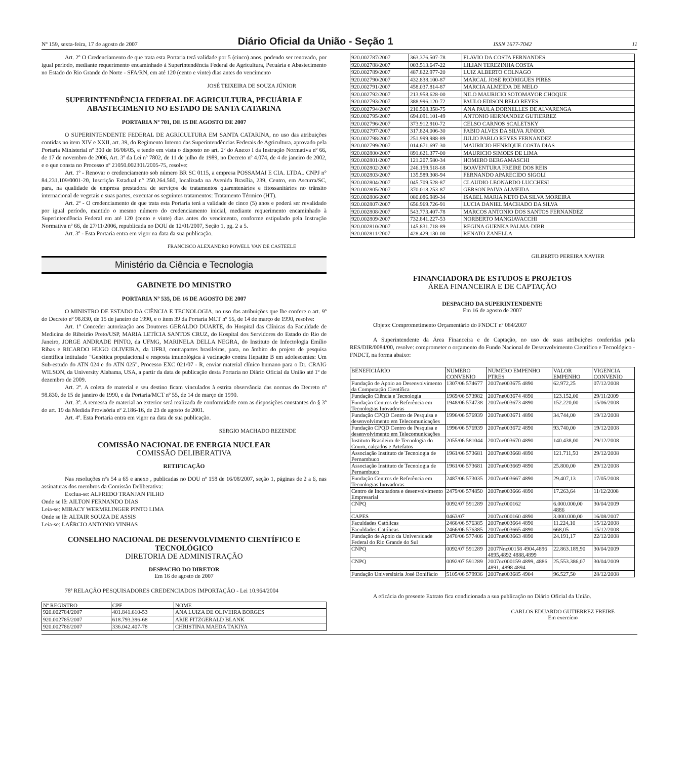Nº 159, sexta-feira, 17 de agosto de 2007 Diário Oficial da União - Seção 1 ISSN 1677-7042 11
Art. 2º O Credenciamento de que trata esta Portaria terá validade por 5 (cinco) anos, podendo ser renovado, por igual período, mediante requerimento encaminhado à Superintendência Federal de Agricultura, Pecuária e Abastecimento no Estado do Rio Grande do Norte - SFA/RN, em até 120 (cento e vinte) dias antes do vencimento
JOSÉ TEIXEIRA DE SOUZA JÚNIOR
SUPERINTENDÊNCIA FEDERAL DE AGRICULTURA, PECUÁRIA E ABASTECIMENTO NO ESTADO DE SANTA CATARINA
PORTARIA Nº 701, DE 15 DE AGOSTO DE 2007
O SUPERINTENDENTE FEDERAL DE AGRICULTURA EM SANTA CATARINA, no uso das atribuições contidas no item XIV e XXII, art. 39, do Regimento Interno das Superintendências Federais de Agricultura, aprovado pela Portaria Ministerial nº 300 de 16/06/05, e tendo em vista o disposto no art. 2º do Anexo I da Instrução Normativa nº 66, de 17 de novembro de 2006, Art. 3º da Lei nº 7802, de 11 de julho de 1989, no Decreto nº 4.074, de 4 de janeiro de 2002, e o que consta no Processo nº 21050.002301/2005-75, resolve:
Art. 1º - Renovar o credenciamento sob número BR SC 0115, a empresa POSSAMAI E CIA. LTDA.. CNPJ n° 84.231.109/0001-20, Inscrição Estadual n° 250.264.560, localizada na Avenida Brasília, 239, Centro, em Ascurra/SC, para, na qualidade de empresa prestadora de serviços de tratamentos quarentenários e fitossanitários no trânsito internacional de vegetais e suas partes, executar os seguintes tratamentos: Tratamento Térmico (HT).
Art. 2º - O credenciamento de que trata esta Portaria terá a validade de cinco (5) anos e poderá ser revalidado por igual período, mantido o mesmo número do credenciamento inicial, mediante requerimento encaminhado à Superintendência Federal em até 120 (cento e vinte) dias antes do vencimento, conforme estipulado pela Instrução Normativa nº 66, de 27/11/2006, republicada no DOU de 12/01/2007, Seção 1, pg. 2 a 5.
Art. 3º - Esta Portaria entra em vigor na data da sua publicação.
FRANCISCO ALEXANDRO POWELL VAN DE CASTEELE
Ministério da Ciência e Tecnologia
GABINETE DO MINISTRO
PORTARIA Nº 535, DE 16 DE AGOSTO DE 2007
O MINISTRO DE ESTADO DA CIÊNCIA E TECNOLOGIA, no uso das atribuições que lhe confere o art. 9º do Decreto nº 98.830, de 15 de janeiro de 1990, e o item 39 da Portaria MCT nº 55, de 14 de março de 1990, resolve:
Art. 1º Conceder autorização aos Doutores GERALDO DUARTE, do Hospital das Clínicas da Faculdade de Medicina de Ribeirão Preto/USP, MARIA LETÍCIA SANTOS CRUZ, do Hospital dos Servidores do Estado do Rio de Janeiro, JORGE ANDRADE PINTO, da UFMG, MARINELA DELLA NEGRA, do Instituto de Infectologia Emílio Ribas e RICARDO HUGO OLIVEIRA, da UFRJ, contrapartes brasileiras, para, no âmbito do projeto de pesquisa científica intitulado "Genética populacional e resposta imunológica à vacinação contra Hepatite B em adolescentes: Um Sub-estudo do ATN 024 e do ATN 025", Processo EXC 021/07 - R, enviar material clínico humano para o Dr. CRAIG WILSON, da University Alabama, USA, a partir da data de publicação desta Portaria no Diário Oficial da União até 1º de dezembro de 2009.
Art. 2º. A coleta de material e seu destino ficam vinculados à estrita observância das normas do Decreto nº 98.830, de 15 de janeiro de 1990, e da Portaria/MCT nº 55, de 14 de março de 1990.
Art. 3º. A remessa de material ao exterior será realizada de conformidade com as disposições constantes do § 3º do art. 19 da Medida Provisória nº 2.186-16, de 23 de agosto de 2001.
Art. 4º. Esta Portaria entra em vigor na data de sua publicação.
SERGIO MACHADO REZENDE
COMISSÃO NACIONAL DE ENERGIA NUCLEAR
COMISSÃO DELIBERATIVA
RETIFICAÇÃO
Nas resoluções nºs 54 a 65 e anexo , publicadas no DOU nº 158 de 16/08/2007, seção 1, páginas de 2 a 6, nas assinaturas dos membros da Comissão Deliberativa:
Exclua-se: ALFREDO TRANJAN FILHO
Onde se lê: AILTON FERNANDO DIAS
Leia-se: MIRACY WERMELINGER PINTO LIMA
Onde se lê: ALTAIR SOUZA DE ASSIS
Leia-se: LAÉRCIO ANTONIO VINHAS
CONSELHO NACIONAL DE DESENVOLVIMENTO CIENTÍFICO E TECNOLÓGICO
DIRETORIA DE ADMINISTRAÇÃO
DESPACHO DO DIRETOR
Em 16 de agosto de 2007
78ª RELAÇÃO PESQUISADORES CREDENCIADOS IMPORTAÇÃO - Lei 10.964/2004
| Nº REGISTRO | CPF | NOME |
| --- | --- | --- |
| 920.002784/2007 | 401.841.610-53 | ANA LUIZA DE OLIVEIRA BORGES |
| 920.002785/2007 | 618.793.396-68 | ARIE FITZGERALD BLANK |
| 920.002786/2007 | 336.042.407-78 | CHRISTINA MAEDA TAKIYA |
| 920.002787/2007 | 363.376.507-78 | FLAVIO DA COSTA FERNANDES |
| 920.002788/2007 | 003.513.647-22 | LILIAN TEREZINHA COSTA |
| 920.002789/2007 | 487.822.977-20 | LUIZ ALBERTO COLNAGO |
| 920.002790/2007 | 432.838.100-87 | MARCAL JOSE RODRIGUES PIRES |
| 920.002791/2007 | 458.037.814-87 | MARCIA ALMEIDA DE MELO |
| 920.002792/2007 | 213.958.628-00 | NILO MAURICIO SOTOMAYOR CHOQUE |
| 920.002793/2007 | 388.996.120-72 | PAULO EDISON BELO REYES |
| 920.002794/2007 | 210.508.358-75 | ANA PAULA DORNELLES DE ALVARENGA |
| 920.002795/2007 | 694.091.101-49 | ANTONIO HERNANDEZ GUTIERREZ |
| 920.002796/2007 | 373.912.910-72 | CELSO CARNOS SCALETSKY |
| 920.002797/2007 | 317.824.006-30 | FABIO ALVES DA SILVA JUNIOR |
| 920.002798/2007 | 251.999.988-89 | JULIO PABLO REYES FERNANDEZ |
| 920.002799/2007 | 014.671.697-30 | MAURICIO HENRIQUE COSTA DIAS |
| 920.002800/2007 | 891.621.377-00 | MAURICIO SIMOES DE LIMA |
| 920.002801/2007 | 121.207.580-34 | HOMERO BERGAMASCHI |
| 920.002802/2007 | 246.159.518-68 | BOAVENTURA FREIRE DOS REIS |
| 920.002803/2007 | 135.589.308-94 | FERNANDO APARECIDO SIGOLI |
| 920.002804/2007 | 045.709.528-87 | CLAUDIO LEONARDO LUCCHESI |
| 920.002805/2007 | 370.018.253-87 | GERSON PAIVA ALMEIDA |
| 920.002806/2007 | 080.086.989-34 | ISABEL MARIA NETO DA SILVA MOREIRA |
| 920.002807/2007 | 656.969.726-91 | LUCIA DANIEL MACHADO DA SILVA |
| 920.002808/2007 | 543.773.407-78 | MARCOS ANTONIO DOS SANTOS FERNANDEZ |
| 920.002809/2007 | 732.841.227-53 | NORBERTO MANGIAVACCHI |
| 920.002810/2007 | 145.831.718-89 | REGINA GUENKA PALMA-DIBB |
| 920.002811/2007 | 428.429.130-00 | RENATO ZANELLA |
GILBERTO PEREIRA XAVIER
FINANCIADORA DE ESTUDOS E PROJETOS
ÁREA FINANCEIRA E DE CAPTAÇÃO
DESPACHO DA SUPERINTENDENTE
Em 16 de agosto de 2007
Objeto: Comprometimento Orçamentário do FNDCT nº 084/2007
A Superintendente da Área Financeira e de Captação, no uso de suas atribuições conferidas pela RES/DIR/0084/00, resolve: comprometer o orçamento do Fundo Nacional de Desenvolvimento Científico e Tecnológico - FNDCT, na forma abaixo:
| BENEFICIÁRIO | NUMERO CONVENIO | NUMERO EMPENHO PTRES | VALOR EMPENHO | VIGENCIA CONVENIO |
| --- | --- | --- | --- | --- |
| Fundação de Apoio ao Desenvolvimento da Computação Científica | 1307/06 574677 | 2007ne003675 4890 | 62.972,25 | 07/12/2008 |
| Fundação Ciência e Tecnologia | 1969/06 573982 | 2007ne003674 4890 | 123.152,00 | 29/11/2009 |
| Fundação Centros de Referência em Tecnologias Inovadoras | 1948/06 574738 | 2007ne003673 4890 | 152.220,00 | 15/06/2008 |
| Fundação CPQD Centro de Pesquisa e desenvolvimento em Telecomunicações | 1996/06 576939 | 2007ne003671 4890 | 34.744,00 | 19/12/2008 |
| Fundação CPQD Centro de Pesquisa e desenvolvimento em Telecomunicações | 1996/06 576939 | 2007ne003672 4890 | 93.740,00 | 19/12/2008 |
| Instituto Brasileiro de Tecnologia do Couro, calçados e Artefatos | 2055/06 581044 | 2007ne003670 4890 | 140.438,00 | 29/12/2008 |
| Associação Instituto de Tecnologia de Pernambuco | 1961/06 573681 | 2007ne003668 4890 | 121.711,50 | 29/12/2008 |
| Associação Instituto de Tecnologia de Pernambuco | 1961/06 573681 | 2007ne003669 4890 | 25.800,00 | 29/12/2008 |
| Fundação Centros de Referência em Tecnologias Inovadoras | 2487/06 573035 | 2007ne003667 4890 | 29.407,13 | 17/05/2008 |
| Centro de Incubadora e desenvolvimento Empresarial | 2479/06 574850 | 2007ne003666 4890 | 17.263,64 | 11/12/2008 |
| CNPQ | 0092/07 591289 | 2007nc000162 | 6.000.000,00 4886 | 30/04/2009 |
| CAPES | 0463/07 | 2007nc000160 4890 | 3.000.000,00 | 16/08/2007 |
| Faculdades Católicas | 2466/06 576385 | 2007ne003664 4890 | 11.224,10 | 15/12/2008 |
| Faculdades Católicas | 2466/06 576385 | 2007ne003665 4890 | 668,05 | 15/12/2008 |
| Fundação de Apoio da Universidade Federal do Rio Grande do Sul | 2470/06 577406 | 2007ne003663 4890 | 24.191,17 | 22/12/2008 |
| CNPQ | 0092/07 591289 | 2007Nnc00158 4904,4896 4895,4892 4888,4899 | 22.863.189,90 | 30/04/2009 |
| CNPQ | 0092/07 591289 | 2007nc000159 4899, 4886 4891, 4898 4894 | 25.553.386,07 | 30/04/2009 |
| Fundação Universitária José Bonifácio | 5105/06 579936 | 2007ne003685 4904 | 96.527,50 | 28/12/2008 |
A eficácia do presente Extrato fica condicionada a sua publicação no Diário Oficial da União.
CARLOS EDUARDO GUTIERREZ FREIRE
Em exercício